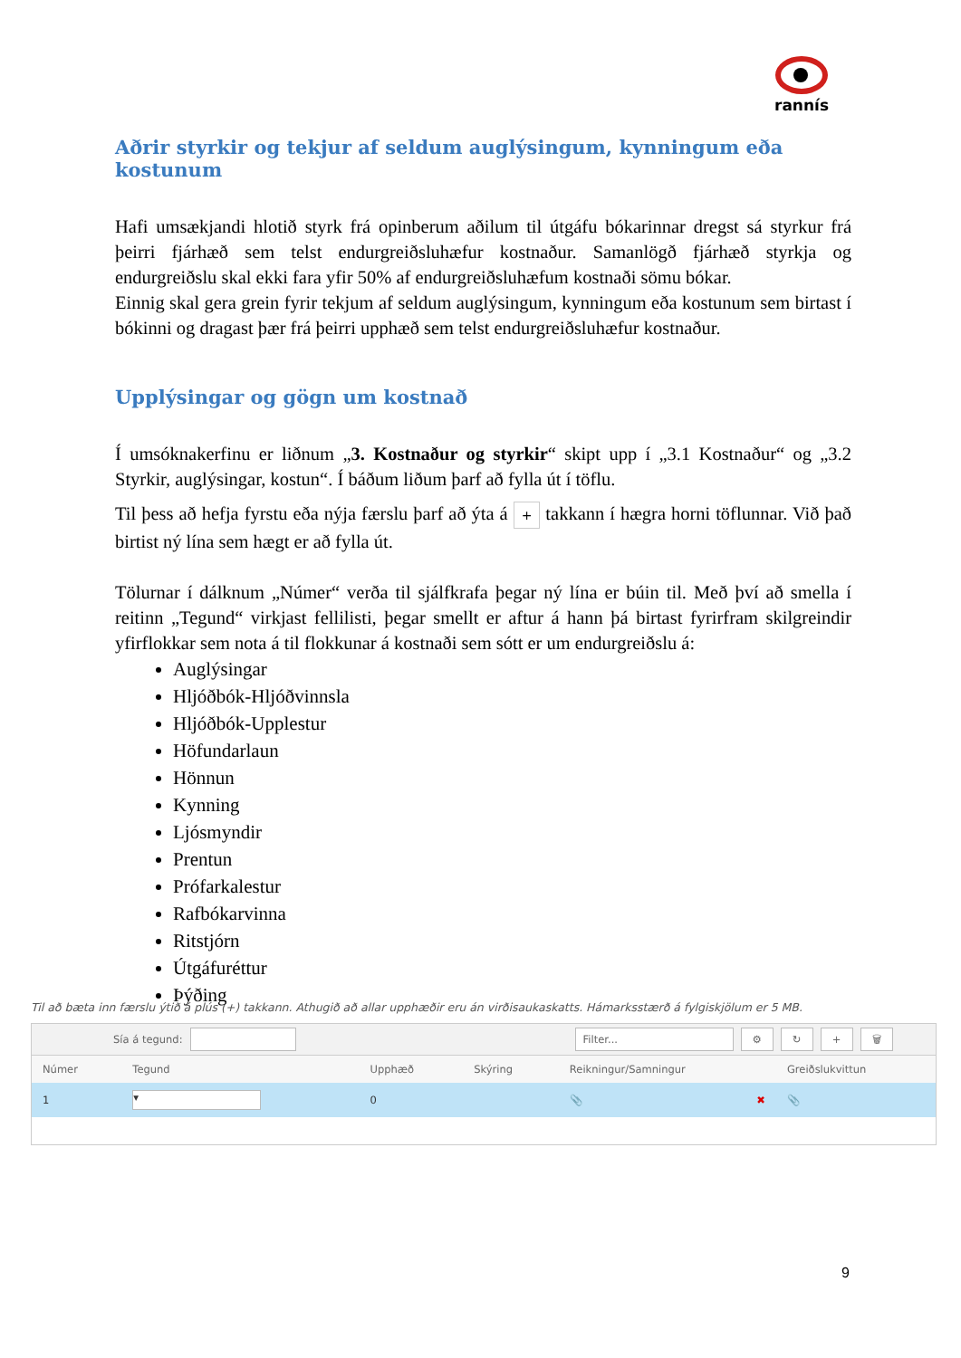rannís
Aðrir styrkir og tekjur af seldum auglýsingum, kynningum eða kostunum
Hafi umsækjandi hlotið styrk frá opinberum aðilum til útgáfu bókarinnar dregst sá styrkur frá þeirri fjárhæð sem telst endurgreiðsluhæfur kostnaður. Samanlögð fjárhæð styrkja og endurgreiðslu skal ekki fara yfir 50% af endurgreiðsluhæfum kostnaði sömu bókar.
Einnig skal gera grein fyrir tekjum af seldum auglýsingum, kynningum eða kostunum sem birtast í bókinni og dragast þær frá þeirri upphæð sem telst endurgreiðsluhæfur kostnaður.
Upplýsingar og gögn um kostnað
Í umsóknakerfinu er liðnum „3. Kostnaður og styrkir“ skipt upp í „3.1 Kostnaður“ og „3.2 Styrkir, auglýsingar, kostun“. Í báðum liðum þarf að fylla út í töflu.
Til þess að hefja fyrstu eða nýja færslu þarf að ýta á + takkann í hægra horni töflunnar. Við það birtist ný lína sem hægt er að fylla út.
Tölurnar í dálknum „Númer“ verða til sjálfkrafa þegar ný lína er búin til. Með því að smella í reitinn „Tegund“ virkjast fellilisti, þegar smellt er aftur á hann þá birtast fyrirfram skilgreindir yfirflokkar sem nota á til flokkunar á kostnaði sem sótt er um endurgreiðslu á:
Auglýsingar
Hljóðbók-Hljóðvinnsla
Hljóðbók-Upplestur
Höfundarlaun
Hönnun
Kynning
Ljósmyndir
Prentun
Prófarkalestur
Rafbókarvinna
Ritstjórn
Útgáfuréttur
Þýðing
Til að bæta inn færslu ýtið á plús (+) takkann. Athugið að allar upphæðir eru án virðisaukaskatts. Hámarksstærð á fylgiskjölum er 5 MB.
Sía á tegund: Filter... ⚙ ↻ + 🗑
| Númer | Tegund | Upphæð | Skýring | Reikningur/Samningur | Greiðslukvittun |
| --- | --- | --- | --- | --- | --- |
| 1 | ▾ | 0 | | 📎 ✖ | 📎 |
9